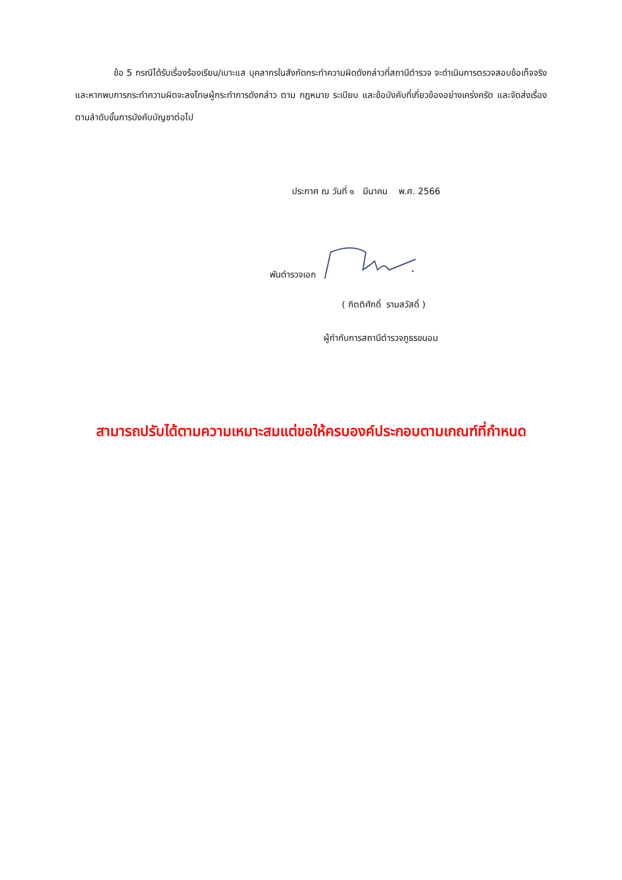ข้อ 5 กรณีได้รับเรื่องร้องเรียน/เบาะแส บุคลากรในสังกัดกระทำความผิดดังกล่าวที่สถานีตำรวจ จะดำเนินการตรวจสอบข้อเท็จจริง และหากพบการกระทำความผิดจะลงโทษผู้กระทำการดังกล่าว ตาม กฎหมาย ระเบียบ และข้อบังคับที่เกี่ยวข้องอย่างเคร่งครัด และจัดส่งเรื่องตามลำดับขั้นการบังคับบัญชาต่อไป
ประกาศ ณ วันที่ ๑ มีนาคม พ.ศ. 2566
พันตำรวจเอก
( กิตติศักดิ์ รามสวัสดิ์ )
ผู้กำกับการสถานีตำรวจภูธรขนอม
สามารถปรับได้ตามความเหมาะสมแต่ขอให้ครบองค์ประกอบตามเกณฑ์ที่กำหนด